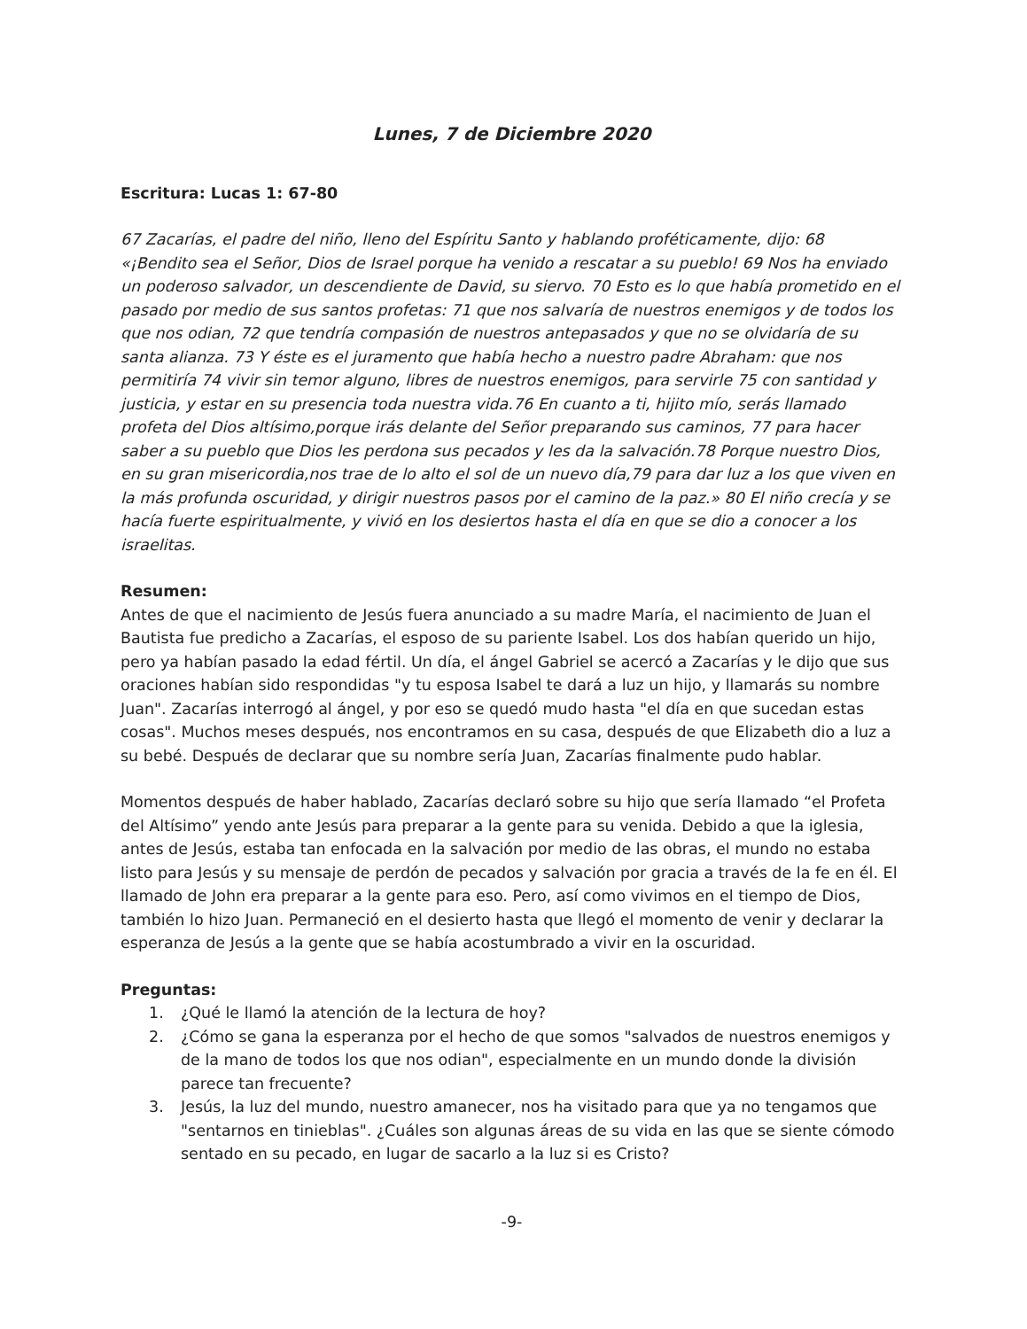Lunes, 7 de Diciembre 2020
Escritura: Lucas 1: 67-80
67 Zacarías, el padre del niño, lleno del Espíritu Santo y hablando proféticamente, dijo: 68 «¡Bendito sea el Señor, Dios de Israel porque ha venido a rescatar a su pueblo! 69 Nos ha enviado un poderoso salvador, un descendiente de David, su siervo. 70 Esto es lo que había prometido en el pasado por medio de sus santos profetas: 71 que nos salvaría de nuestros enemigos y de todos los que nos odian, 72 que tendría compasión de nuestros antepasados y que no se olvidaría de su santa alianza. 73 Y éste es el juramento que había hecho a nuestro padre Abraham: que nos permitiría 74 vivir sin temor alguno, libres de nuestros enemigos, para servirle 75 con santidad y justicia, y estar en su presencia toda nuestra vida.76 En cuanto a ti, hijito mío, serás llamado profeta del Dios altísimo,porque irás delante del Señor preparando sus caminos, 77 para hacer saber a su pueblo que Dios les perdona sus pecados y les da la salvación.78 Porque nuestro Dios, en su gran misericordia,nos trae de lo alto el sol de un nuevo día,79 para dar luz a los que viven en la más profunda oscuridad, y dirigir nuestros pasos por el camino de la paz.» 80 El niño crecía y se hacía fuerte espiritualmente, y vivió en los desiertos hasta el día en que se dio a conocer a los israelitas.
Resumen:
Antes de que el nacimiento de Jesús fuera anunciado a su madre María, el nacimiento de Juan el Bautista fue predicho a Zacarías, el esposo de su pariente Isabel. Los dos habían querido un hijo, pero ya habían pasado la edad fértil. Un día, el ángel Gabriel se acercó a Zacarías y le dijo que sus oraciones habían sido respondidas "y tu esposa Isabel te dará a luz un hijo, y llamarás su nombre Juan". Zacarías interrogó al ángel, y por eso se quedó mudo hasta "el día en que sucedan estas cosas". Muchos meses después, nos encontramos en su casa, después de que Elizabeth dio a luz a su bebé. Después de declarar que su nombre sería Juan, Zacarías finalmente pudo hablar.
Momentos después de haber hablado, Zacarías declaró sobre su hijo que sería llamado “el Profeta del Altísimo” yendo ante Jesús para preparar a la gente para su venida. Debido a que la iglesia, antes de Jesús, estaba tan enfocada en la salvación por medio de las obras, el mundo no estaba listo para Jesús y su mensaje de perdón de pecados y salvación por gracia a través de la fe en él. El llamado de John era preparar a la gente para eso. Pero, así como vivimos en el tiempo de Dios, también lo hizo Juan. Permaneció en el desierto hasta que llegó el momento de venir y declarar la esperanza de Jesús a la gente que se había acostumbrado a vivir en la oscuridad.
Preguntas:
1. ¿Qué le llamó la atención de la lectura de hoy?
2. ¿Cómo se gana la esperanza por el hecho de que somos "salvados de nuestros enemigos y de la mano de todos los que nos odian", especialmente en un mundo donde la división parece tan frecuente?
3. Jesús, la luz del mundo, nuestro amanecer, nos ha visitado para que ya no tengamos que "sentarnos en tinieblas". ¿Cuáles son algunas áreas de su vida en las que se siente cómodo sentado en su pecado, en lugar de sacarlo a la luz si es Cristo?
-9-